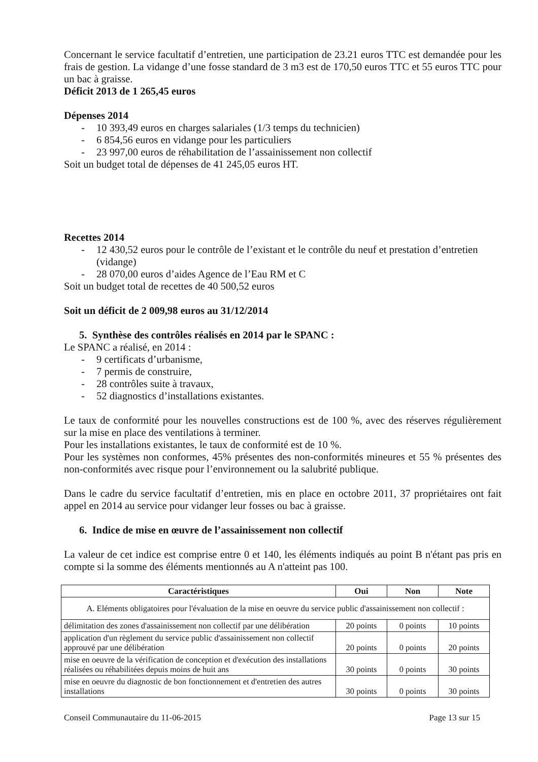Concernant le service facultatif d’entretien, une participation de 23.21 euros TTC est demandée pour les frais de gestion. La vidange d’une fosse standard de 3 m3 est de 170,50 euros TTC et 55 euros TTC pour un bac à graisse.
Déficit 2013 de 1 265,45 euros
Dépenses 2014
- 10 393,49 euros en charges salariales (1/3 temps du technicien)
- 6 854,56 euros en vidange pour les particuliers
- 23 997,00 euros de réhabilitation de l’assainissement non collectif
Soit un budget total de dépenses de 41 245,05 euros HT.
Recettes 2014
- 12 430,52 euros pour le contrôle de l’existant et le contrôle du neuf et prestation d’entretien (vidange)
- 28 070,00 euros d’aides Agence de l’Eau RM et C
Soit un budget total de recettes de 40 500,52 euros
Soit un déficit de 2 009,98 euros au 31/12/2014
5. Synthèse des contrôles réalisés en 2014 par le SPANC :
Le SPANC a réalisé, en 2014 :
- 9 certificats d’urbanisme,
- 7 permis de construire,
- 28 contrôles suite à travaux,
- 52 diagnostics d’installations existantes.
Le taux de conformité pour les nouvelles constructions est de 100 %, avec des réserves régulièrement sur la mise en place des ventilations à terminer.
Pour les installations existantes, le taux de conformité est de 10 %.
Pour les systèmes non conformes, 45% présentes des non-conformités mineures et 55 % présentes des non-conformités avec risque pour l’environnement ou la salubrité publique.
Dans le cadre du service facultatif d’entretien, mis en place en octobre 2011, 37 propriétaires ont fait appel en 2014 au service pour vidanger leur fosses ou bac à graisse.
6. Indice de mise en œuvre de l’assainissement non collectif
La valeur de cet indice est comprise entre 0 et 140, les éléments indiqués au point B n'étant pas pris en compte si la somme des éléments mentionnés au A n'atteint pas 100.
| Caractéristiques | Oui | Non | Note |
| --- | --- | --- | --- |
| A. Eléments obligatoires pour l'évaluation de la mise en oeuvre du service public d'assainissement non collectif : | | | |
| délimitation des zones d'assainissement non collectif par une délibération | 20 points | 0 points | 10 points |
| application d'un règlement du service public d'assainissement non collectif approuvé par une délibération | 20 points | 0 points | 20 points |
| mise en oeuvre de la vérification de conception et d'exécution des installations réalisées ou réhabilitées depuis moins de huit ans | 30 points | 0 points | 30 points |
| mise en oeuvre du diagnostic de bon fonctionnement et d'entretien des autres installations | 30 points | 0 points | 30 points |
Conseil Communautaire du 11-06-2015 Page 13 sur 15